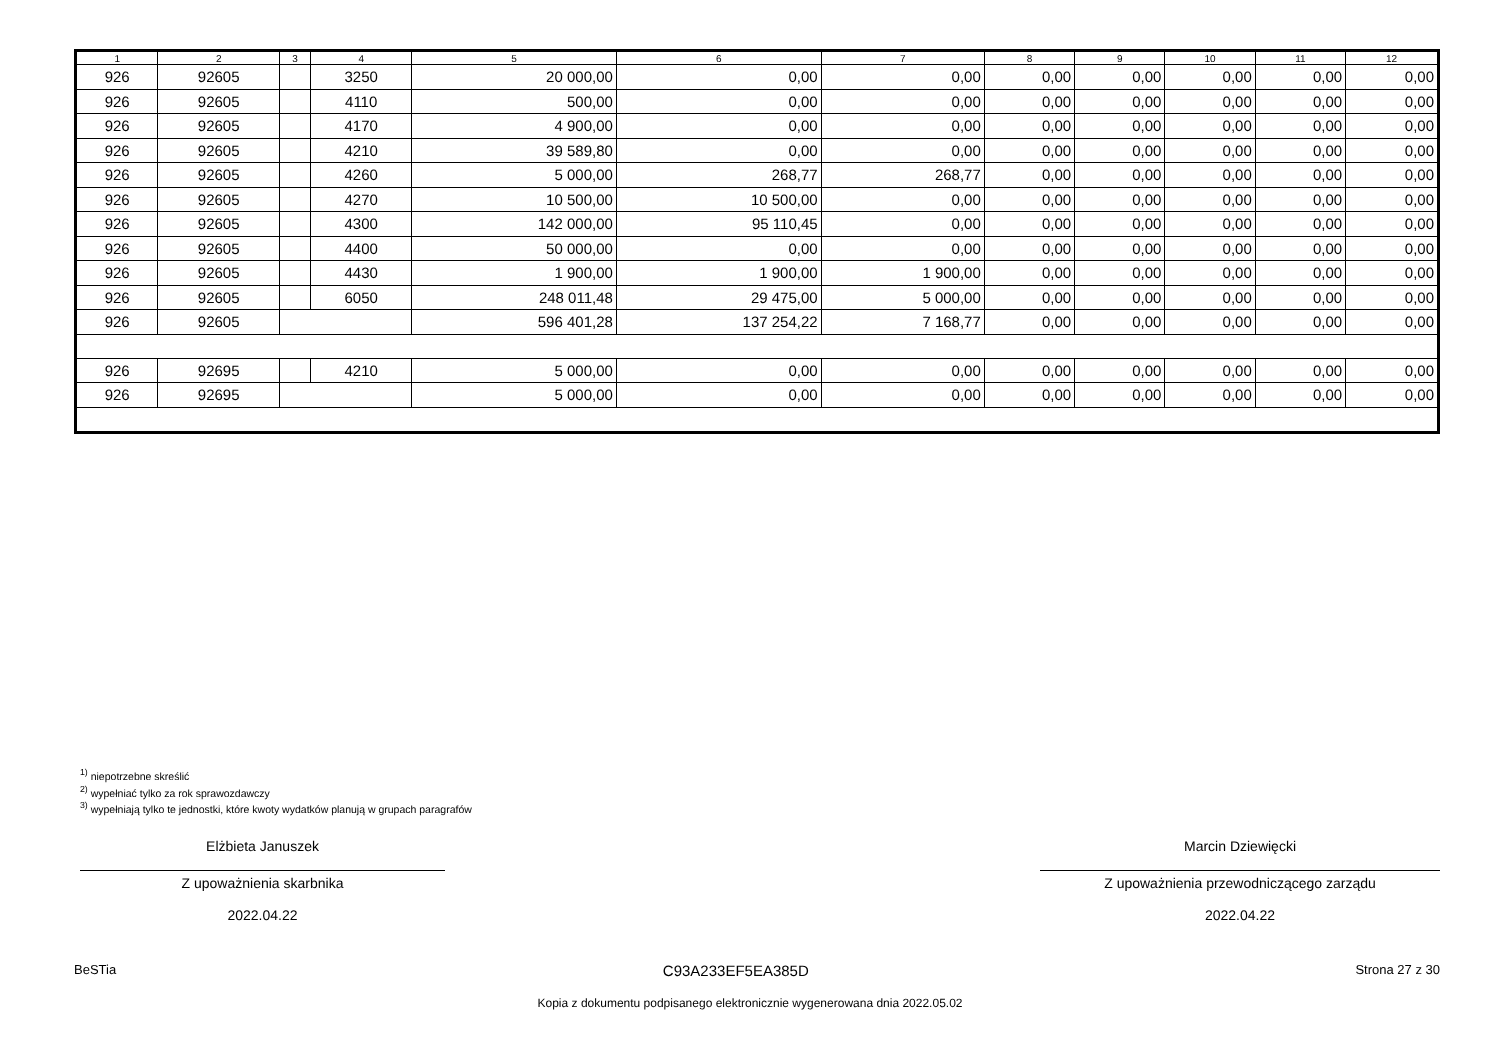| 1 | 2 | 3 | 4 | 5 | 6 | 7 | 8 | 9 | 10 | 11 | 12 |
| --- | --- | --- | --- | --- | --- | --- | --- | --- | --- | --- | --- |
| 926 | 92605 | | 3250 | 20 000,00 | 0,00 | 0,00 | 0,00 | 0,00 | 0,00 | 0,00 | 0,00 |
| 926 | 92605 | | 4110 | 500,00 | 0,00 | 0,00 | 0,00 | 0,00 | 0,00 | 0,00 | 0,00 |
| 926 | 92605 | | 4170 | 4 900,00 | 0,00 | 0,00 | 0,00 | 0,00 | 0,00 | 0,00 | 0,00 |
| 926 | 92605 | | 4210 | 39 589,80 | 0,00 | 0,00 | 0,00 | 0,00 | 0,00 | 0,00 | 0,00 |
| 926 | 92605 | | 4260 | 5 000,00 | 268,77 | 268,77 | 0,00 | 0,00 | 0,00 | 0,00 | 0,00 |
| 926 | 92605 | | 4270 | 10 500,00 | 10 500,00 | 0,00 | 0,00 | 0,00 | 0,00 | 0,00 | 0,00 |
| 926 | 92605 | | 4300 | 142 000,00 | 95 110,45 | 0,00 | 0,00 | 0,00 | 0,00 | 0,00 | 0,00 |
| 926 | 92605 | | 4400 | 50 000,00 | 0,00 | 0,00 | 0,00 | 0,00 | 0,00 | 0,00 | 0,00 |
| 926 | 92605 | | 4430 | 1 900,00 | 1 900,00 | 1 900,00 | 0,00 | 0,00 | 0,00 | 0,00 | 0,00 |
| 926 | 92605 | | 6050 | 248 011,48 | 29 475,00 | 5 000,00 | 0,00 | 0,00 | 0,00 | 0,00 | 0,00 |
| 926 | 92605 | | | 596 401,28 | 137 254,22 | 7 168,77 | 0,00 | 0,00 | 0,00 | 0,00 | 0,00 |
| 926 | 92695 | | 4210 | 5 000,00 | 0,00 | 0,00 | 0,00 | 0,00 | 0,00 | 0,00 | 0,00 |
| 926 | 92695 | | | 5 000,00 | 0,00 | 0,00 | 0,00 | 0,00 | 0,00 | 0,00 | 0,00 |
<sup>1)</sup> niepotrzebne skreślić
<sup>2)</sup> wypełniać tylko za rok sprawozdawczy
<sup>3)</sup> wypełniają tylko te jednostki, które kwoty wydatków planują w grupach paragrafów
Elżbieta Januszek
Z upoważnienia skarbnika
2022.04.22
Marcin Dziewięcki
Z upoważnienia przewodniczącego zarządu
2022.04.22
BeSTia C93A233EF5EA385D Strona 27 z 30
Kopia z dokumentu podpisanego elektronicznie wygenerowana dnia 2022.05.02